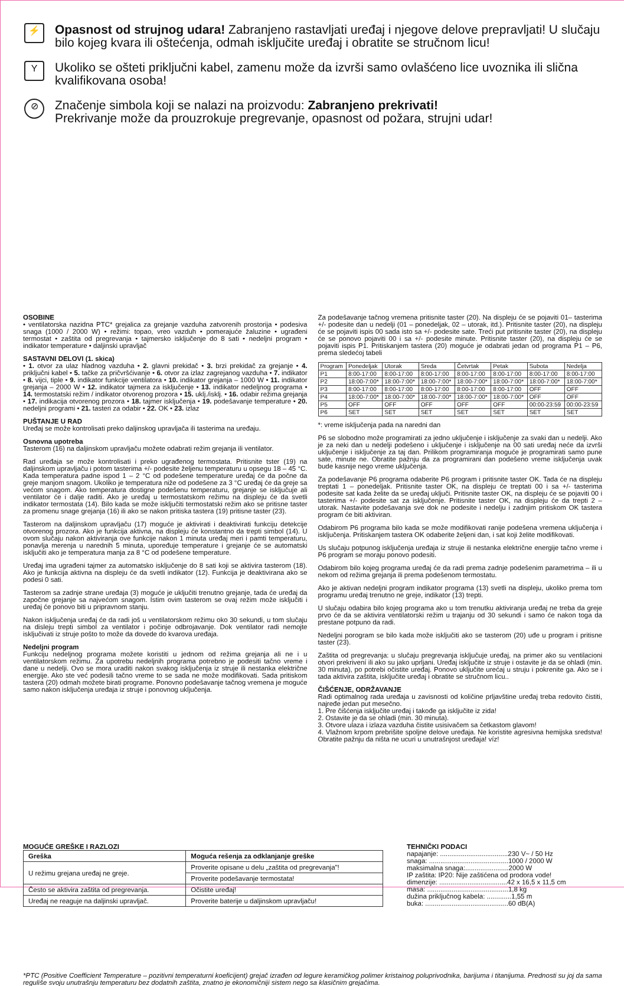⚡
Opasnost od strujnog udara! Zabranjeno rastavljati uređaj i njegove delove prepravljati! U slučaju bilo kojeg kvara ili oštećenja, odmah isključite uređaj i obratite se stručnom licu!
Y
Ukoliko se ošteti priključni kabel, zamenu može da izvrši samo ovlašćeno lice uvoznika ili slična kvalifikovana osoba!
⊘
Značenje simbola koji se nalazi na proizvodu: Zabranjeno prekrivati!
Prekrivanje može da prouzrokuje pregrevanje, opasnost od požara, strujni udar!
OSOBINE
• ventilatorska nazidna PTC* grejalica za grejanje vazduha zatvorenih prostorija • podesiva snaga (1000 / 2000 W) • režimi: topao, vreo vazduh • pomerajuće žaluzine • ugrađeni termostat • zaštita od pregrevanja • tajmersko isključenje do 8 sati • nedeljni program • indikator temperature • daljinski upravljač
SASTAVNI DELOVI (1. skica)
• 1. otvor za ulaz hladnog vazduha • 2. glavni prekidač • 3. brzi prekidač za grejanje • 4. priključni kabel • 5. tačke za pričvršćivanje • 6. otvor za izlaz zagrejanog vazduha • 7. indikator • 8. vijci, tiple • 9. indikator funkcije ventilatora • 10. indikator grejanja – 1000 W • 11. indikator grejanja – 2000 W • 12. indikator tajmera za isključenje • 13. indikator nedeljnog programa • 14. termostatski režim / indikator otvorenog prozora • 15. uklj./isklj. • 16. odabir režima grejanja • 17. indikacija otvorenog prozora • 18. tajmer isključenja • 19. podešavanje temperature • 20. nedeljni programi • 21. tasteri za odabir • 22. OK • 23. izlaz
PUŠTANJE U RAD
Uređaj se može kontrolisati preko daljinskog upravljača ili tasterima na uređaju.
Osnovna upotreba
Tasterom (16) na daljinskom upravljaču možete odabrati režim grejanja ili ventilator.
Rad uređaja se može kontrolisati i preko ugrađenog termostata. Pritisnite tster (19) na daljinskom upravljaču i potom tasterima +/- podesite željenu temperaturu u opsegu 18 – 45 °C. Kada temperatura padne ispod 1 – 2 °C od podešene temperature uređaj će da počne da greje manjom snagom. Ukoliko je temperatura niže od podešene za 3 °C uređaj će da greje sa većom snagom. Ako temperatura dostigne podešenu temperaturu, grejanje se isključuje ali ventilator će i dalje raditi. Ako je uređaj u termostatskom režimu na displeju će da svetli indikator termostata (14). Bilo kada se može isključiti termostatski režim ako se pritisne taster za promenu snage grejanja (16) ili ako se nakon pritiska tastera (19) pritisne taster (23).
Tasterom na daljinskom upravljaču (17) moguće je aktivirati i deaktivirati funkciju detekcije otvorenog prozora. Ako je funkcija aktivna, na displeju će konstantno da trepti simbol (14). U ovom slučaju nakon aktiviranja ove funkcije nakon 1 minuta uređaj meri i pamti temperaturu, ponavlja merenja u narednih 5 minuta, upoređuje temperature i grejanje će se automatski isključiti ako je temperatura manja za 8 °C od podešene temperature.
Uređaj ima ugrađeni tajmer za automatsko isključenje do 8 sati koji se aktivira tasterom (18). Ako je funkcija aktivna na displeju će da svetli indikator (12). Funkcija je deaktivirana ako se podesi 0 sati.
Tasterom sa zadnje strane uređaja (3) moguće je uključiti trenutno grejanje, tada će uređaj da započne grejanje sa najvećom snagom. Istim ovim tasterom se ovaj režim može isključiti i uređaj će ponovo biti u pripravnom stanju.
Nakon isključenja uređaj će da radi još u ventilatorskom režimu oko 30 sekundi, u tom slučaju na disleju trepti simbol za ventilator i počinje odbrojavanje. Dok ventilator radi nemojte isključivati iz struje pošto to može da dovede do kvarova uređaja.
Nedeljni program
Funkciju nedeljnog programa možete koristiti u jednom od režima grejanja ali ne i u ventilatorskom režimu. Za upotrebu nedeljnih programa potrebno je podesiti tačno vreme i dane u nedelji. Ovo se mora uraditi nakon svakog isključenja iz struje ili nestanka električne energije. Ako ste već podesili tačno vreme to se sada ne može modifikovati. Sada pritiskom tastera (20) odmah možete birati programe. Ponovno podešavanje tačnog vremena je moguće samo nakon isključenja uređaja iz struje i ponovnog uključenja.
Za podešavanje tačnog vremena pritisnite taster (20). Na displeju će se pojaviti 01– tasterima +/- podesite dan u nedelji (01 – ponedeljak, 02 – utorak, itd.). Pritisnite taster (20), na displeju će se pojaviti ispis 00 sada isto sa +/- podesite sate. Treći put pritisnite taster (20), na displeju će se ponovo pojaviti 00 i sa +/- podesite minute. Pritisnite taster (20), na displeju će se pojaviti ispis P1. Pritiskanjem tastera (20) moguće je odabrati jedan od programa P1 – P6, prema sledećoj tabeli
| Program | Ponedeljak | Utorak | Sreda | Četvrtak | Petak | Subota | Nedelja |
| --- | --- | --- | --- | --- | --- | --- | --- |
| P1 | 8:00-17:00 | 8:00-17:00 | 8:00-17:00 | 8:00-17:00 | 8:00-17:00 | 8:00-17:00 | 8:00-17:00 |
| P2 | 18:00-7:00* | 18:00-7:00* | 18:00-7:00* | 18:00-7:00* | 18:00-7:00* | 18:00-7:00* | 18:00-7:00* |
| P3 | 8:00-17:00 | 8:00-17:00 | 8:00-17:00 | 8:00-17:00 | 8:00-17:00 | OFF | OFF |
| P4 | 18:00-7:00* | 18:00-7:00* | 18:00-7:00* | 18:00-7:00* | 18:00-7:00* | OFF | OFF |
| P5 | OFF | OFF | OFF | OFF | OFF | 00:00-23:59 | 00:00-23:59 |
| P6 | SET | SET | SET | SET | SET | SET | SET |
*: vreme isključenja pada na naredni dan
P6 se slobodno može programirati za jedno uključenje i isključenje za svaki dan u nedelji. Ako je za neki dan u nedelji podešeno i uključenje i isključenje na 00 sati uređaj neće da izvrši uključenje i isključenje za taj dan. Prilikom programiranja moguće je programirati samo pune sate, minute ne. Obratite pažnju da za programirani dan podešeno vreme isključenja uvak bude kasnije nego vreme uključenja.
Za podešavanje P6 programa odaberite P6 program i pritisnite taster OK. Tada će na displeju treptati 1 – ponedeljak. Pritisnite taster OK, na displeju će treptati 00 i sa +/- tasterima podesite sat kada želite da se uređaj uključi. Pritisnite taster OK, na displeju će se pojaviti 00 i tasterima +/- podesite sat za isključenje. Pritisnite taster OK, na displeju će da trepti 2 – utorak. Nastavite podešavanja sve dok ne podesite i nedelju i zadnjim pritiskom OK tastera program će biti aktiviran.
Odabirom P6 programa bilo kada se može modifikovati ranije podešena vremena uključenja i isključenja. Pritiskanjem tastera OK odaberite željeni dan, i sat koji želite modifikovati.
Us slučaju potpunog isključenja uređaja iz struje ili nestanka električne energije tačno vreme i P6 program se moraju ponovo podesiti.
Odabirom bilo kojeg programa uređaj će da radi prema zadnje podešenim parametrima – ili u nekom od režima grejanja ili prema podešenom termostatu.
Ako je aktivan nedeljni program indikator programa (13) svetli na displeju, ukoliko prema tom programu uređaj trenutno ne greje, indikator (13) trepti.
U slučaju odabira bilo kojeg programa ako u tom trenutku aktiviranja uređaj ne treba da greje prvo će da se aktivira ventilatorski režim u trajanju od 30 sekundi i samo će nakon toga da prestane potpuno da radi.
Nedeljni porogram se bilo kada može isključiti ako se tasterom (20) uđe u program i pritisne taster (23).
Zaštita od pregrevanja: u slučaju pregrevanja isključuje uređaj, na primer ako su ventilacioni otvori prekrivení ili ako su jako uprljani. Uređaj isključite iz struje i ostavite je da se ohladi (min. 30 minuta), po potrebi očistite uređaj. Ponovo uključite urećaj u struju i pokrenite ga. Ako se i tada aktivira zaštita, isključite uređaj i obratite se stručnom licu..
ČIŠĆENJE, ODRŽAVANJE
Radi optimalnog rada uređaja u zavisnosti od količine prljavštine uređaj treba redovito čistiti, najređe jedan put mesečno.
1. Pre čišćenja isključite uređaj i takođe ga isključite iz zida!
2. Ostavite je da se ohladi (min. 30 minuta).
3. Otvore ulaza i izlaza vazduha čistite usisivačem sa četkastom glavom!
4. Vlažnom krpom prebrišite spoljne delove uređaja. Ne koristite agresivna hemijska sredstva! Obratite pažnju da ništa ne ucuri u unutrašnjost uređaja! víz!
MOGUĆE GREŠKE I RAZLOZI
| Greška | Moguća rešenja za odklanjanje greške |
| --- | --- |
| U režimu grejana uređaj ne greje. | Proverite opisane u delu „zaštita od pregrevanja"! |
| | Proverite podešavanje termostata! |
| Često se aktivira zaštita od pregrevanja. | Očistite uređaj! |
| Uređaj ne reaguje na daljinski upravljač. | Proverite baterije u daljinskom upravljaču! |
TEHNIČKI PODACI
napajanje: ....................................230 V~ / 50 Hz
snaga: ..........................................1000 / 2000 W
maksimalna snaga:.......................2000 W
IP zaštita: IP20: Nije zaštićena od prodora vode!
dimenzije: ....................................42 x 16,5 x 11,5 cm
masa: ...........................................1,8 kg
dužina priključnog kabela: .............1,55 m
buka: ............................................60 dB(A)
*PTC (Positive Coefficient Temperature – pozitivni temperaturni koeficijent) grejač izrađen od legure keramičkog polimer kristainog poluprivodnika, barijuma i titanijuma. Prednosti su joj da sama reguliše svoju unutrašnju temperaturu bez dodatnih zaštita, znatno je ekonomičniji sistem nego sa klasičnim grejačima.